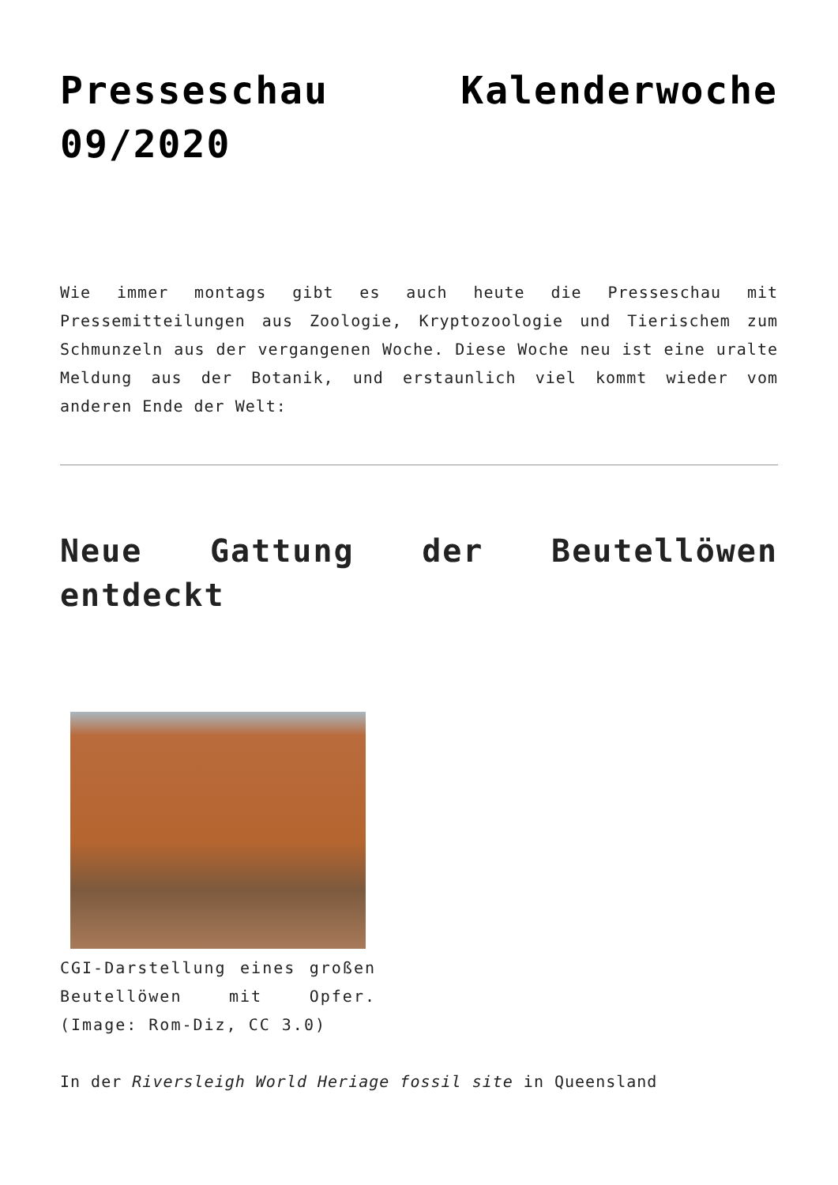Presseschau Kalenderwoche 09/2020
Wie immer montags gibt es auch heute die Presseschau mit Pressemitteilungen aus Zoologie, Kryptozoologie und Tierischem zum Schmunzeln aus der vergangenen Woche. Diese Woche neu ist eine uralte Meldung aus der Botanik, und erstaunlich viel kommt wieder vom anderen Ende der Welt:
Neue Gattung der Beutellöwen entdeckt
CGI-Darstellung eines großen Beutellöwen mit Opfer. (Image: Rom-Diz, CC 3.0)
In der Riversleigh World Heriage fossil site in Queensland